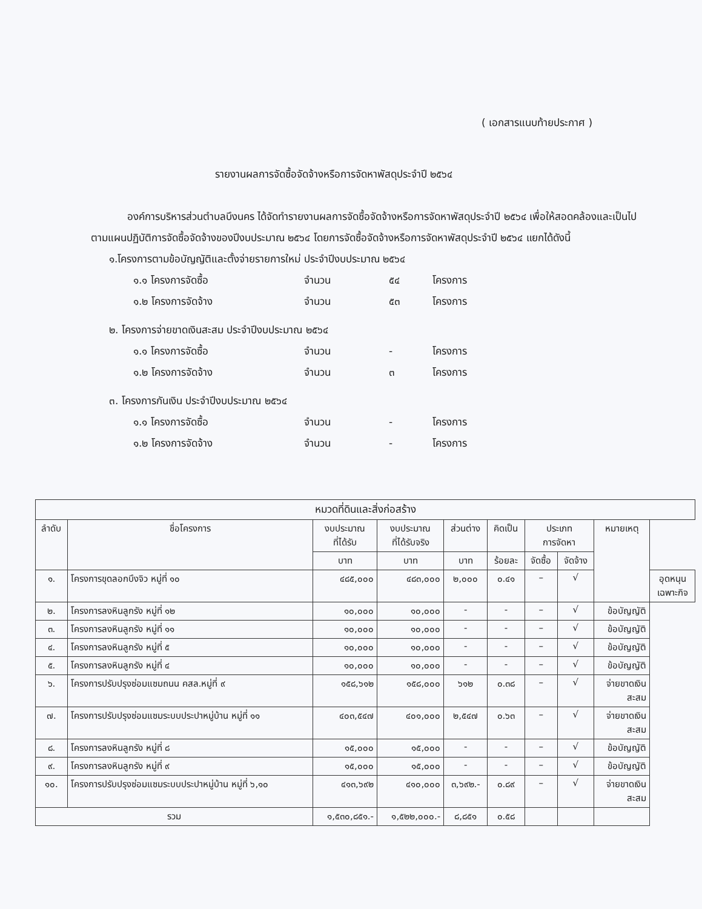( เอกสารแนบท้ายประกาศ )
รายงานผลการจัดซื้อจัดจ้างหรือการจัดหาพัสดุประจำปี ๒๕๖๔
องค์การบริหารส่วนตำบลบึงนคร ได้จัดทำรายงานผลการจัดซื้อจัดจ้างหรือการจัดหาพัสดุประจำปี ๒๕๖๔ เพื่อให้สอดคล้องและเป็นไปตามแผนปฏิบัติการจัดซื้อจัดจ้างของปีงบประมาณ ๒๕๖๔ โดยการจัดซื้อจัดจ้างหรือการจัดหาพัสดุประจำปี ๒๕๖๔ แยกได้ดังนี้
๑.โครงการตามข้อบัญญัติและตั้งจ่ายรายการใหม่ ประจำปีงบประมาณ ๒๕๖๔
๑.๑ โครงการจัดซื้อ จำนวน ๕๔ โครงการ
๑.๒ โครงการจัดจ้าง จำนวน ๕๓ โครงการ
๒. โครงการจ่ายขาดเงินสะสม ประจำปีงบประมาณ ๒๕๖๔
๑.๑ โครงการจัดซื้อ จำนวน - โครงการ
๑.๒ โครงการจัดจ้าง จำนวน ๓ โครงการ
๓. โครงการกันเงิน ประจำปีงบประมาณ ๒๕๖๔
๑.๑ โครงการจัดซื้อ จำนวน - โครงการ
๑.๒ โครงการจัดจ้าง จำนวน - โครงการ
| หมวดที่ดินและสิ่งก่อสร้าง | | | | | | | | | |
| --- | --- | --- | --- | --- | --- | --- | --- | --- | --- |
| ลำดับ | ชื่อโครงการ | งบประมาณ ที่ได้รับ | งบประมาณ ที่ได้รับจริง | ส่วนต่าง | คิดเป็น | ประเภท การจัดหา | | หมายเหตุ | |
| | | บาท | บาท | บาท | ร้อยละ | จัดซื้อ | จัดจ้าง | | |
| ๑. | โครงการขุดลอกบึงจิว หมู่ที่ ๑๐ | ๔๘๕,๐๐๐ | ๔๘๓,๐๐๐ | ๒,๐๐๐ | ๐.๔๑ | – | √ | | อุดหนุน เฉพาะกิจ |
| ๒. | โครงการลงหินลูกรัง หมู่ที่ ๑๒ | ๑๐,๐๐๐ | ๑๐,๐๐๐ | - | - | – | √ | ข้อบัญญัติ | |
| ๓. | โครงการลงหินลูกรัง หมู่ที่ ๑๑ | ๑๐,๐๐๐ | ๑๐,๐๐๐ | - | - | – | √ | ข้อบัญญัติ | |
| ๔. | โครงการลงหินลูกรัง หมู่ที่ ๕ | ๑๐,๐๐๐ | ๑๐,๐๐๐ | - | - | – | √ | ข้อบัญญัติ | |
| ๕. | โครงการลงหินลูกรัง หมู่ที่ ๔ | ๑๐,๐๐๐ | ๑๐,๐๐๐ | - | - | – | √ | ข้อบัญญัติ | |
| ๖. | โครงการปรับปรุงซ่อมแซมถนน คสล.หมู่ที่ ๙ | ๑๕๘,๖๑๒ | ๑๕๘,๐๐๐ | ๖๑๒ | ๐.๓๘ | – | √ | จ่ายขาดเงิน สะสม | |
| ๗. | โครงการปรับปรุงซ่อมแซมระบบประปาหมู่บ้าน หมู่ที่ ๑๑ | ๔๐๓,๕๔๗ | ๔๐๑,๐๐๐ | ๒,๕๔๗ | ๐.๖๓ | – | √ | จ่ายขาดเงิน สะสม | |
| ๘. | โครงการลงหินลูกรัง หมู่ที่ ๘ | ๑๕,๐๐๐ | ๑๕,๐๐๐ | - | - | – | √ | ข้อบัญญัติ | |
| ๙. | โครงการลงหินลูกรัง หมู่ที่ ๙ | ๑๕,๐๐๐ | ๑๕,๐๐๐ | - | - | – | √ | ข้อบัญญัติ | |
| ๑๐. | โครงการปรับปรุงซ่อมแซมระบบประปาหมู่บ้าน หมู่ที่ ๖,๑๐ | ๔๑๓,๖๙๒ | ๔๑๐,๐๐๐ | ๓,๖๙๒.- | ๐.๘๙ | – | √ | จ่ายขาดเงิน สะสม | |
| รวม | | ๑,๕๓๐,๘๕๑.- | ๑,๕๒๒,๐๐๐.- | ๘,๘๕๑ | ๐.๕๘ | | | | |